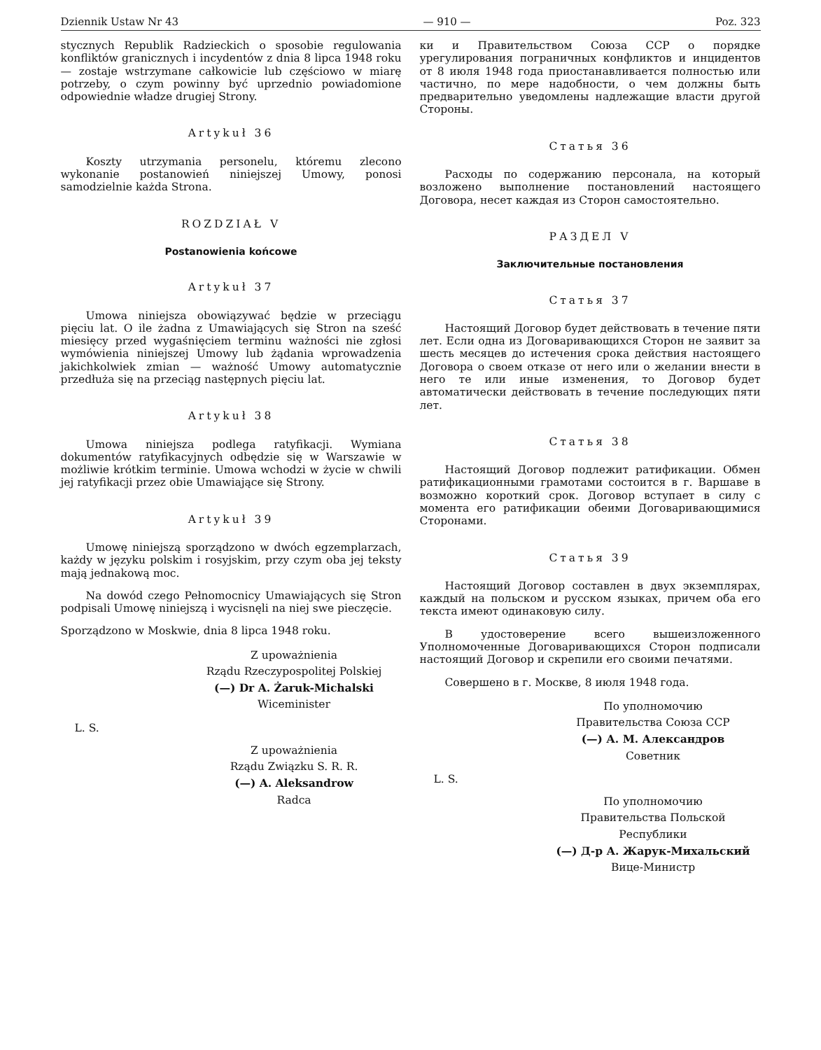Dziennik Ustaw Nr 43 — 910 — Poz. 323
stycznych Republik Radzieckich o sposobie regulowania konfliktów granicznych i incydentów z dnia 8 lipca 1948 roku — zostaje wstrzymane całkowicie lub częściowo w miarę potrzeby, o czym powinny być uprzednio powiadomione odpowiednie władze drugiej Strony.
Artykuł 36
Koszty utrzymania personelu, któremu zlecono wykonanie postanowień niniejszej Umowy, ponosi samodzielnie każda Strona.
ROZDZIAŁ V
Postanowienia końcowe
Artykuł 37
Umowa niniejsza obowiązywać będzie w przeciągu pięciu lat. O ile żadna z Umawiających się Stron na sześć miesięcy przed wygaśnięciem terminu ważności nie zgłosi wymówienia niniejszej Umowy lub żądania wprowadzenia jakichkolwiek zmian — ważność Umowy automatycznie przedłuża się na przeciąg następnych pięciu lat.
Artykuł 38
Umowa niniejsza podlega ratyfikacji. Wymiana dokumentów ratyfikacyjnych odbędzie się w Warszawie w możliwie krótkim terminie. Umowa wchodzi w życie w chwili jej ratyfikacji przez obie Umawiające się Strony.
Artykuł 39
Umowę niniejszą sporządzono w dwóch egzemplarzach, każdy w języku polskim i rosyjskim, przy czym oba jej teksty mają jednakową moc.
Na dowód czego Pełnomocnicy Umawiających się Stron podpisali Umowę niniejszą i wycisnęli na niej swe pieczęcie.
Sporządzono w Moskwie, dnia 8 lipca 1948 roku.
Z upoważnienia
Rządu Rzeczypospolitej Polskiej
(—) Dr A. Żaruk-Michalski
Wiceminister
L. S.
Z upoważnienia
Rządu Związku S. R. R.
(—) A. Aleksandrow
Radca
ки и Правительством Союза ССР о порядке урегулирования пограничных конфликтов и инцидентов от 8 июля 1948 года приостанавливается полностью или частично, по мере надобности, о чем должны быть предварительно уведомлены надлежащие власти другой Стороны.
Статья 36
Расходы по содержанию персонала, на который возложено выполнение постановлений настоящего Договора, несет каждая из Сторон самостоятельно.
РАЗДЕЛ V
Заключительные постановления
Статья 37
Настоящий Договор будет действовать в течение пяти лет. Если одна из Договаривающихся Сторон не заявит за шесть месяцев до истечения срока действия настоящего Договора о своем отказе от него или о желании внести в него те или иные изменения, то Договор будет автоматически действовать в течение последующих пяти лет.
Статья 38
Настоящий Договор подлежит ратификации. Обмен ратификационными грамотами состоится в г. Варшаве в возможно короткий срок. Договор вступает в силу с момента его ратификации обеими Договаривающимися Сторонами.
Статья 39
Настоящий Договор составлен в двух экземплярах, каждый на польском и русском языках, причем оба его текста имеют одинаковую силу.
В удостоверение всего вышеизложенного Уполномоченные Договаривающихся Сторон подписали настоящий Договор и скрепили его своими печатями.
Совершено в г. Москве, 8 июля 1948 года.
По уполномочию
Правительства Союза ССР
(—) А. М. Александров
Советник
L. S.
По уполномочию
Правительства Польской Республики
(—) Д-р А. Жарук-Михальский
Вице-Министр